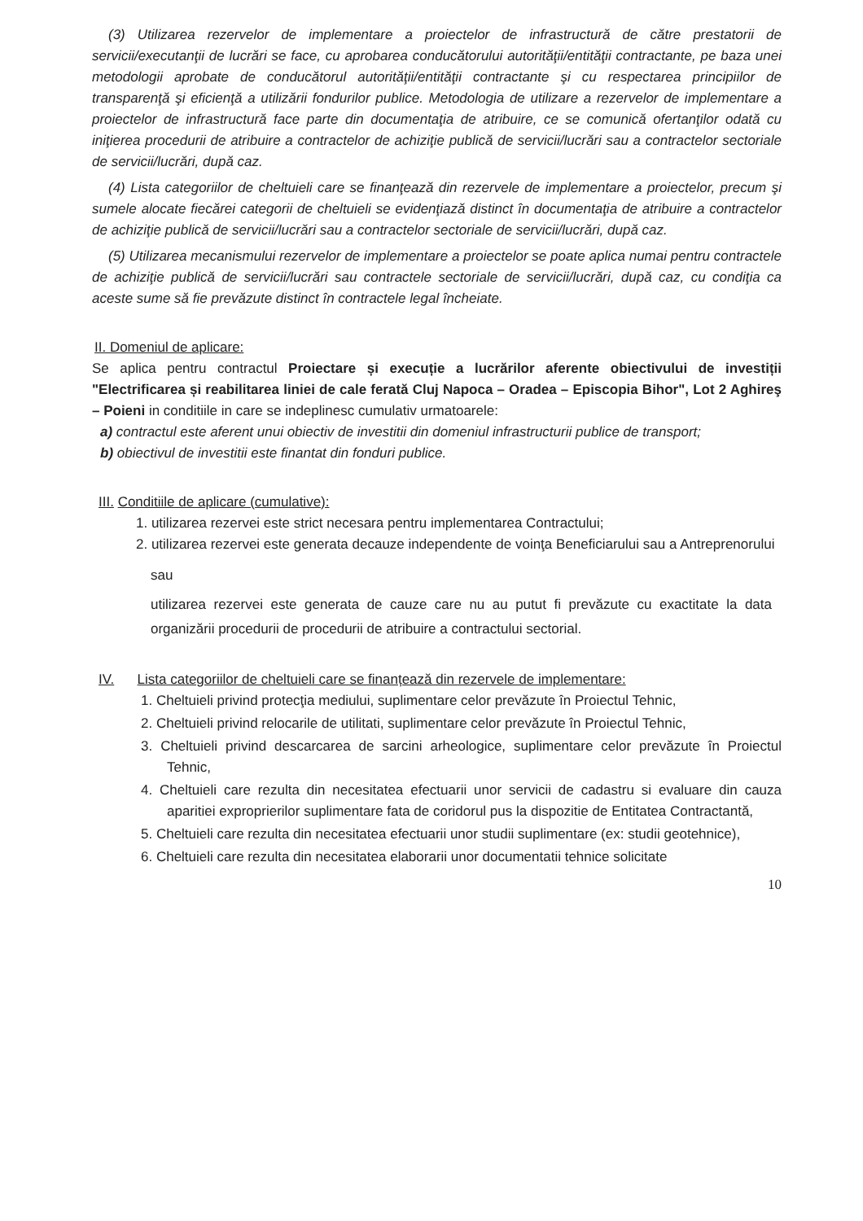(3) Utilizarea rezervelor de implementare a proiectelor de infrastructură de către prestatorii de servicii/executanţii de lucrări se face, cu aprobarea conducătorului autorităţii/entităţii contractante, pe baza unei metodologii aprobate de conducătorul autorităţii/entităţii contractante şi cu respectarea principiilor de transparenţă şi eficienţă a utilizării fondurilor publice. Metodologia de utilizare a rezervelor de implementare a proiectelor de infrastructură face parte din documentaţia de atribuire, ce se comunică ofertanţilor odată cu iniţierea procedurii de atribuire a contractelor de achiziţie publică de servicii/lucrări sau a contractelor sectoriale de servicii/lucrări, după caz.
(4) Lista categoriilor de cheltuieli care se finanţează din rezervele de implementare a proiectelor, precum şi sumele alocate fiecărei categorii de cheltuieli se evidenţiază distinct în documentaţia de atribuire a contractelor de achiziţie publică de servicii/lucrări sau a contractelor sectoriale de servicii/lucrări, după caz.
(5) Utilizarea mecanismului rezervelor de implementare a proiectelor se poate aplica numai pentru contractele de achiziţie publică de servicii/lucrări sau contractele sectoriale de servicii/lucrări, după caz, cu condiţia ca aceste sume să fie prevăzute distinct în contractele legal încheiate.
II. Domeniul de aplicare:
Se aplica pentru contractul Proiectare și execuție a lucrărilor aferente obiectivului de investiții "Electrificarea și reabilitarea liniei de cale ferată Cluj Napoca – Oradea – Episcopia Bihor", Lot 2 Aghireş – Poieni in conditiile in care se indeplinesc cumulativ urmatoarele:
a) contractul este aferent unui obiectiv de investitii din domeniul infrastructurii publice de transport;
b) obiectivul de investitii este finantat din fonduri publice.
III. Conditiile de aplicare (cumulative):
1. utilizarea rezervei este strict necesara pentru implementarea Contractului;
2. utilizarea rezervei este generata decauze independente de voinţa Beneficiarului sau a Antreprenorului
sau
utilizarea rezervei este generata de cauze care nu au putut fi prevăzute cu exactitate la data organizării procedurii de procedurii de atribuire a contractului sectorial.
IV. Lista categoriilor de cheltuieli care se finanțează din rezervele de implementare:
1. Cheltuieli privind protecţia mediului, suplimentare celor prevăzute în Proiectul Tehnic,
2. Cheltuieli privind relocarile de utilitati, suplimentare celor prevăzute în Proiectul Tehnic,
3. Cheltuieli privind descarcarea de sarcini arheologice, suplimentare celor prevăzute în Proiectul Tehnic,
4. Cheltuieli care rezulta din necesitatea efectuarii unor servicii de cadastru si evaluare din cauza aparitiei exproprierilor suplimentare fata de coridorul pus la dispozitie de Entitatea Contractantă,
5. Cheltuieli care rezulta din necesitatea efectuarii unor studii suplimentare (ex: studii geotehnice),
6. Cheltuieli care rezulta din necesitatea elaborarii unor documentatii tehnice solicitate
10